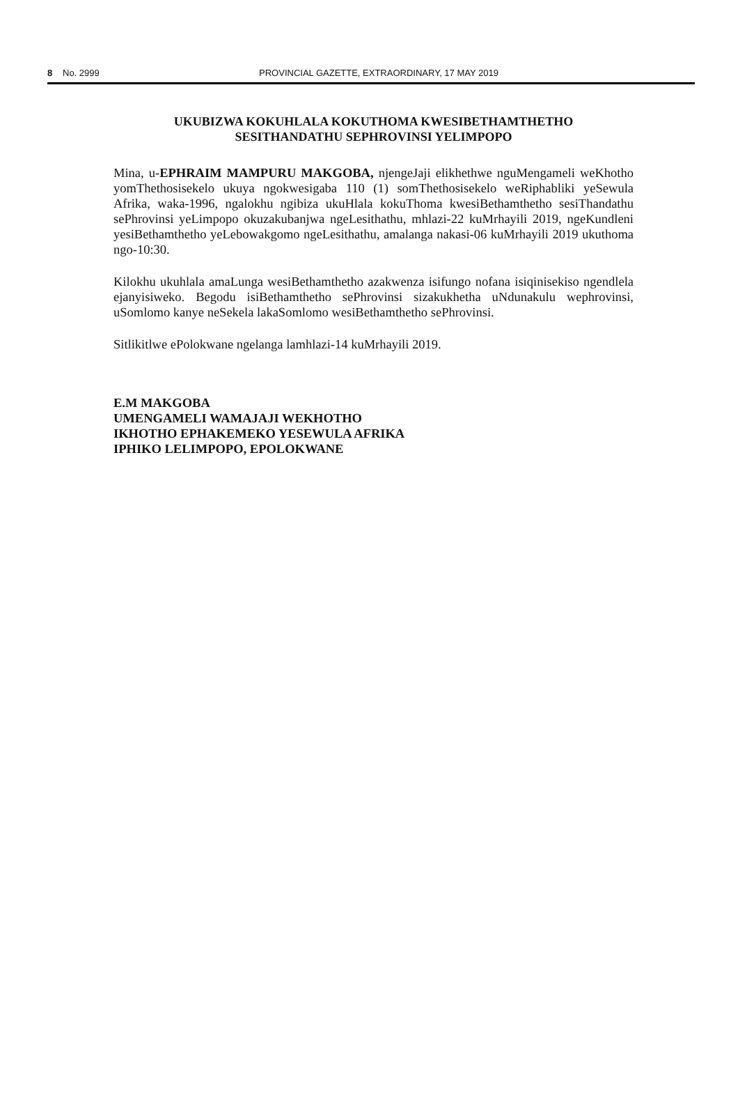8 No. 2999 PROVINCIAL GAZETTE, EXTRAORDINARY, 17 MAY 2019
UKUBIZWA KOKUHLALA KOKUTHOMA KWESIBETHAMTHETHO
SESITHANDATHU SEPHROVINSI YELIMPOPO
Mina, u-EPHRAIM MAMPURU MAKGOBA, njengeJaji elikhethwe nguMengameli weKhotho yomThethosisekelo ukuya ngokwesigaba 110 (1) somThethosisekelo weRiphabliki yeSewula Afrika, waka-1996, ngalokhu ngibiza ukuHlala kokuThoma kwesiBethamthetho sesiThandathu sePhrovinsi yeLimpopo okuzakubanjwa ngeLesithathu, mhlazi-22 kuMrhayili 2019, ngeKundleni yesiBethamthetho yeLebowakgomo ngeLesithathu, amalanga nakasi-06 kuMrhayili 2019 ukuthoma ngo-10:30.
Kilokhu ukuhlala amaLunga wesiBethamthetho azakwenza isifungo nofana isiqinisekiso ngendlela ejanyisiweko. Begodu isiBethamthetho sePhrovinsi sizakukhetha uNdunakulu wephrovinsi, uSomlomo kanye neSekela lakaSomlomo wesiBethamthetho sePhrovinsi.
Sitlikitlwe ePolokwane ngelanga lamhlazi-14 kuMrhayili 2019.
E.M MAKGOBA
UMENGAMELI WAMAJAJI WEKHOTHO
IKHOTHO EPHAKEMEKO YESEWULA AFRIKA
IPHIKO LELIMPOPO, EPOLOKWANE